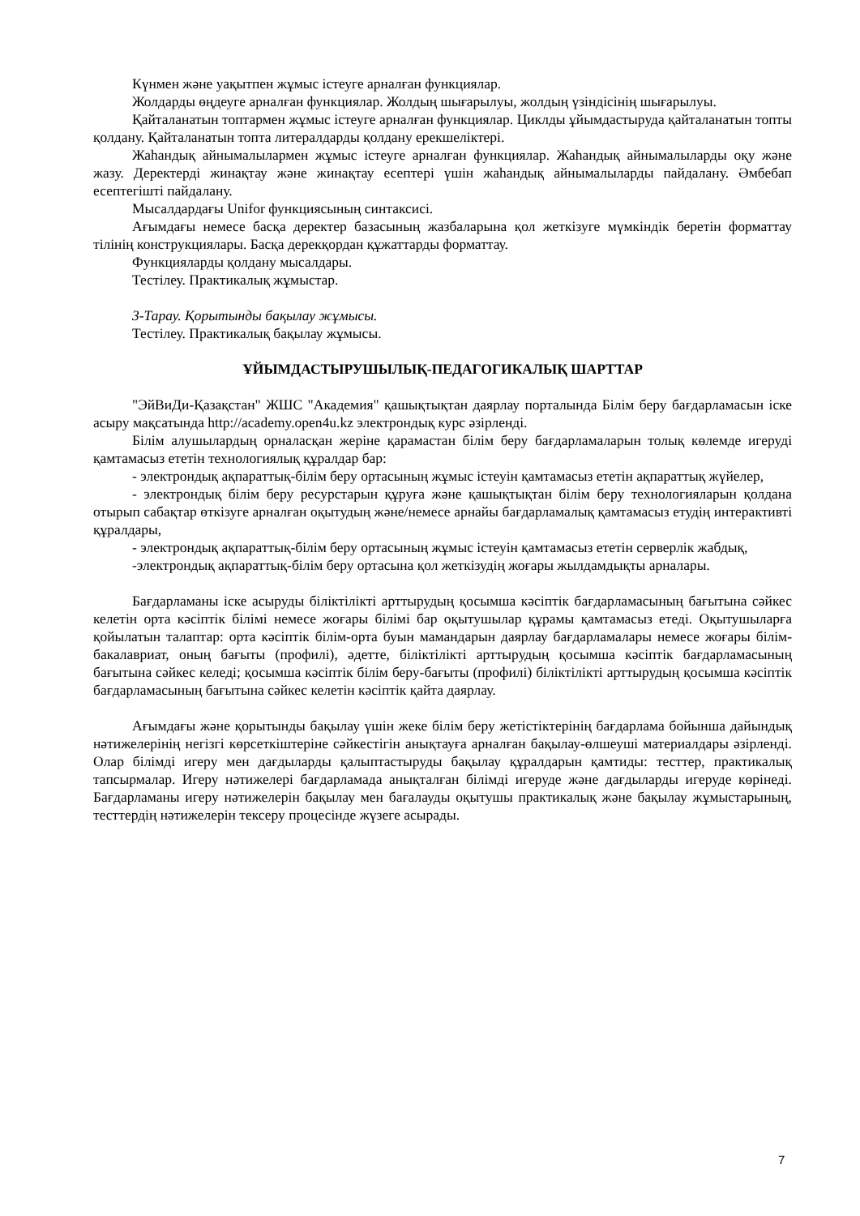Күнмен және уақытпен жұмыс істеуге арналған функциялар.
Жолдарды өңдеуге арналған функциялар. Жолдың шығарылуы, жолдың үзіндісінің шығарылуы.
Қайталанатын топтармен жұмыс істеуге арналған функциялар. Циклды ұйымдастыруда қайталанатын топты қолдану. Қайталанатын топта литералдарды қолдану ерекшеліктері.
Жаһандық айнымалылармен жұмыс істеуге арналған функциялар. Жаһандық айнымалыларды оқу және жазу. Деректерді жинақтау және жинақтау есептері үшін жаһандық айнымалыларды пайдалану. Әмбебап есептегішті пайдалану.
Мысалдардағы Unifor функциясының синтаксисі.
Ағымдағы немесе басқа деректер базасының жазбаларына қол жеткізуге мүмкіндік беретін форматтау тілінің конструкциялары. Басқа дерекқордан құжаттарды форматтау.
Функцияларды қолдану мысалдары.
Тестілеу. Практикалық жұмыстар.
3-Тарау. Қорытынды бақылау жұмысы.
Тестілеу. Практикалық бақылау жұмысы.
ҰЙЫМДАСТЫРУШЫЛЫҚ-ПЕДАГОГИКАЛЫҚ ШАРТТАР
"ЭйВиДи-Қазақстан" ЖШС "Академия" қашықтықтан даярлау порталында Білім беру бағдарламасын іске асыру мақсатында http://academy.open4u.kz электрондық курс әзірленді.
Білім алушылардың орналасқан жеріне қарамастан білім беру бағдарламаларын толық көлемде игеруді қамтамасыз ететін технологиялық құралдар бар:
- электрондық ақпараттық-білім беру ортасының жұмыс істеуін қамтамасыз ететін ақпараттық жүйелер,
- электрондық білім беру ресурстарын құруға және қашықтықтан білім беру технологияларын қолдана отырып сабақтар өткізуге арналған оқытудың және/немесе арнайы бағдарламалық қамтамасыз етудің интерактивті құралдары,
- электрондық ақпараттық-білім беру ортасының жұмыс істеуін қамтамасыз ететін серверлік жабдық,
-электрондық ақпараттық-білім беру ортасына қол жеткізудің жоғары жылдамдықты арналары.
Бағдарламаны іске асыруды біліктілікті арттырудың қосымша кәсіптік бағдарламасының бағытына сәйкес келетін орта кәсіптік білімі немесе жоғары білімі бар оқытушылар құрамы қамтамасыз етеді. Оқытушыларға қойылатын талаптар: орта кәсіптік білім-орта буын мамандарын даярлау бағдарламалары немесе жоғары білім-бакалавриат, оның бағыты (профилі), әдетте, біліктілікті арттырудың қосымша кәсіптік бағдарламасының бағытына сәйкес келеді; қосымша кәсіптік білім беру-бағыты (профилі) біліктілікті арттырудың қосымша кәсіптік бағдарламасының бағытына сәйкес келетін кәсіптік қайта даярлау.
Ағымдағы және қорытынды бақылау үшін жеке білім беру жетістіктерінің бағдарлама бойынша дайындық нәтижелерінің негізгі көрсеткіштеріне сәйкестігін анықтауға арналған бақылау-өлшеуші материалдары әзірленді. Олар білімді игеру мен дағдыларды қалыптастыруды бақылау құралдарын қамтиды: тесттер, практикалық тапсырмалар. Игеру нәтижелері бағдарламада анықталған білімді игеруде және дағдыларды игеруде көрінеді. Бағдарламаны игеру нәтижелерін бақылау мен бағалауды оқытушы практикалық және бақылау жұмыстарының, тесттердің нәтижелерін тексеру процесінде жүзеге асырады.
7